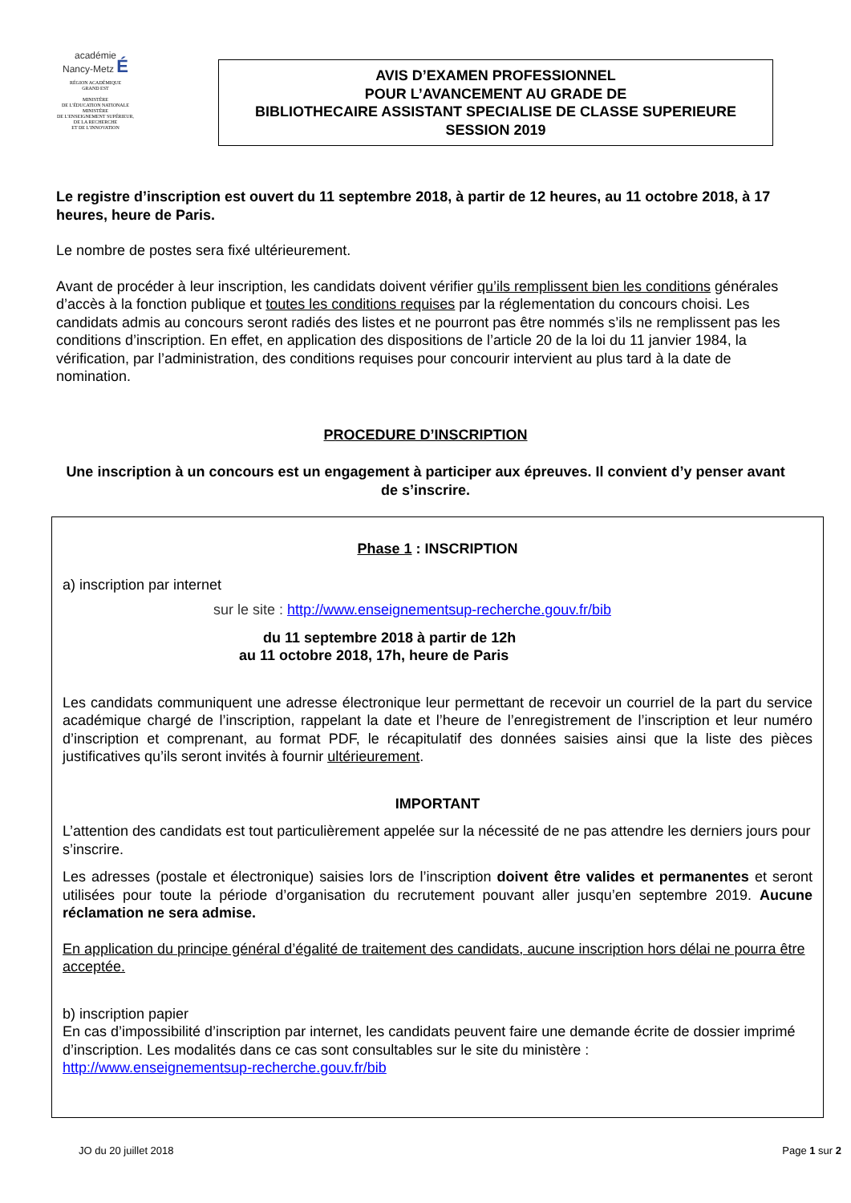académie
Nancy-Metz É
RÉGION ACADÉMIQUE
GRAND EST
MINISTÈRE
DE L'ÉDUCATION NATIONALE
MINISTÈRE
DE L'ENSEIGNEMENT SUPÉRIEUR,
DE LA RECHERCHE
ET DE L'INNOVATION
AVIS D’EXAMEN PROFESSIONNEL
POUR L’AVANCEMENT AU GRADE DE
BIBLIOTHECAIRE ASSISTANT SPECIALISE DE CLASSE SUPERIEURE
SESSION 2019
Le registre d’inscription est ouvert du 11 septembre 2018, à partir de 12 heures, au 11 octobre 2018, à 17 heures, heure de Paris.
Le nombre de postes sera fixé ultérieurement.
Avant de procéder à leur inscription, les candidats doivent vérifier qu’ils remplissent bien les conditions générales d’accès à la fonction publique et toutes les conditions requises par la réglementation du concours choisi. Les candidats admis au concours seront radiés des listes et ne pourront pas être nommés s’ils ne remplissent pas les conditions d’inscription. En effet, en application des dispositions de l’article 20 de la loi du 11 janvier 1984, la vérification, par l’administration, des conditions requises pour concourir intervient au plus tard à la date de nomination.
PROCEDURE D’INSCRIPTION
Une inscription à un concours est un engagement à participer aux épreuves. Il convient d’y penser avant de s’inscrire.
Phase 1 : INSCRIPTION
a) inscription par internet
sur le site : http://www.enseignementsup-recherche.gouv.fr/bib
du 11 septembre 2018 à partir de 12h
au 11 octobre 2018, 17h, heure de Paris
Les candidats communiquent une adresse électronique leur permettant de recevoir un courriel de la part du service académique chargé de l’inscription, rappelant la date et l’heure de l’enregistrement de l’inscription et leur numéro d’inscription et comprenant, au format PDF, le récapitulatif des données saisies ainsi que la liste des pièces justificatives qu’ils seront invités à fournir ultérieurement.
IMPORTANT
L’attention des candidats est tout particulièrement appelée sur la nécessité de ne pas attendre les derniers jours pour s’inscrire.
Les adresses (postale et électronique) saisies lors de l’inscription doivent être valides et permanentes et seront utilisées pour toute la période d’organisation du recrutement pouvant aller jusqu’en septembre 2019. Aucune réclamation ne sera admise.
En application du principe général d’égalité de traitement des candidats, aucune inscription hors délai ne pourra être acceptée.
b) inscription papier
En cas d’impossibilité d’inscription par internet, les candidats peuvent faire une demande écrite de dossier imprimé d’inscription. Les modalités dans ce cas sont consultables sur le site du ministère :
http://www.enseignementsup-recherche.gouv.fr/bib
JO du 20 juillet 2018 Page 1 sur 2